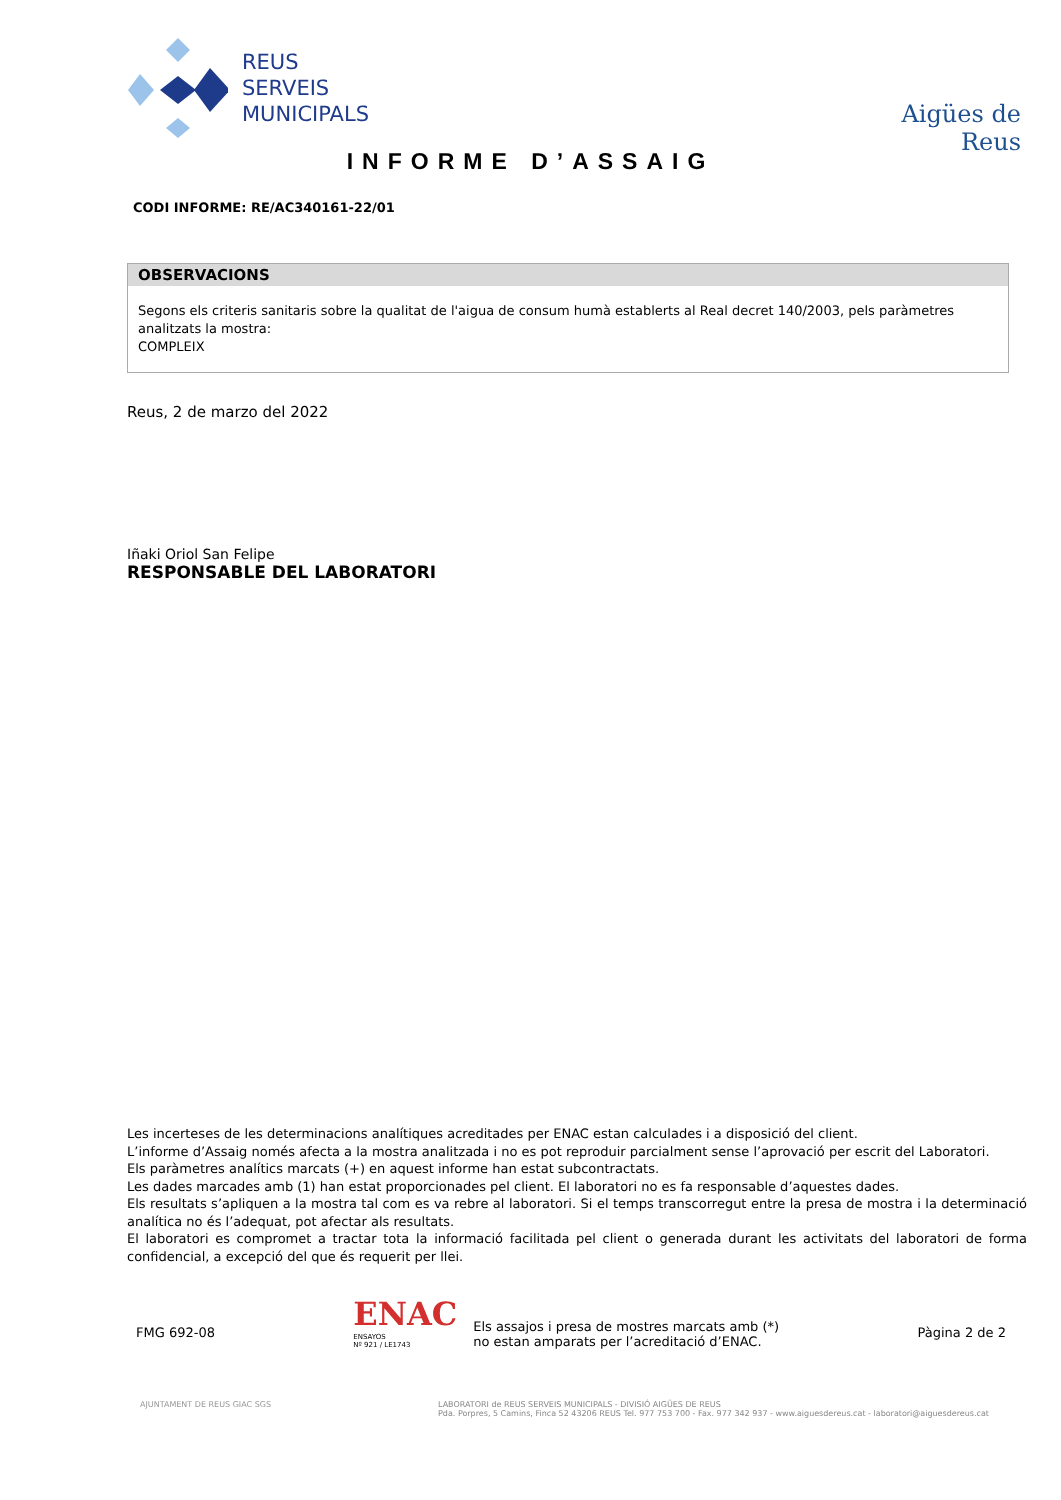REUS
SERVEIS
MUNICIPALS
Aigües de Reus
INFORME D’ASSAIG
CODI INFORME: RE/AC340161-22/01
OBSERVACIONS
Segons els criteris sanitaris sobre la qualitat de l'aigua de consum humà establerts al Real decret 140/2003, pels paràmetres analitzats la mostra:
COMPLEIX
Reus, 2 de marzo del 2022
Iñaki Oriol San Felipe
RESPONSABLE DEL LABORATORI
Les incerteses de les determinacions analítiques acreditades per ENAC estan calculades i a disposició del client.
L’informe d’Assaig només afecta a la mostra analitzada i no es pot reproduir parcialment sense l’aprovació per escrit del Laboratori.
Els paràmetres analítics marcats (+) en aquest informe han estat subcontractats.
Les dades marcades amb (1) han estat proporcionades pel client. El laboratori no es fa responsable d’aquestes dades.
Els resultats s’apliquen a la mostra tal com es va rebre al laboratori. Si el temps transcorregut entre la presa de mostra i la determinació analítica no és l’adequat, pot afectar als resultats.
El laboratori es compromet a tractar tota la informació facilitada pel client o generada durant les activitats del laboratori de forma confidencial, a excepció del que és requerit per llei.
FMG 692-08
ENAC
ENSAYOS
Nº 921 / LE1743
Els assajos i presa de mostres marcats amb (*)
no estan amparats per l’acreditació d’ENAC.
Pàgina 2 de 2
AJUNTAMENT DE REUS GIAC SGS
LABORATORI de REUS SERVEIS MUNICIPALS - DIVISIÓ AIGÜES DE REUS
Pda. Porpres, 5 Camins, Finca 52 43206 REUS Tel. 977 753 700 - Fax. 977 342 937 - www.aiguesdereus.cat - laboratori@aiguesdereus.cat